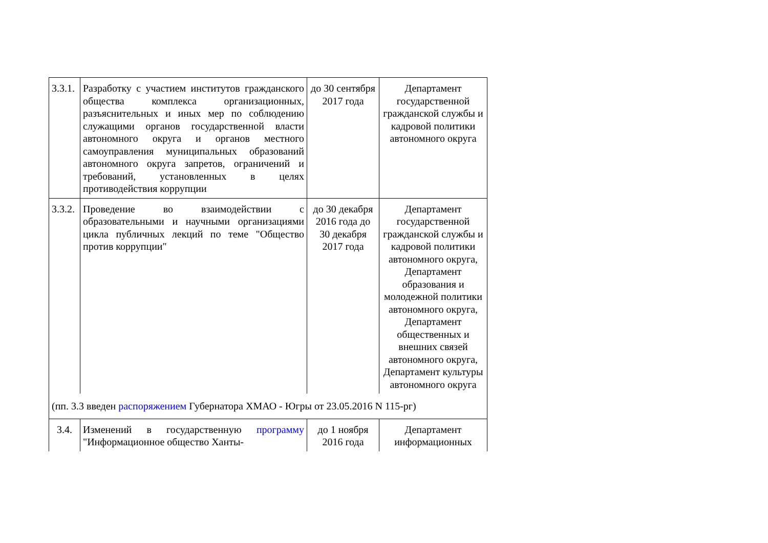| 3.3.1. | Разработку с участием институтов гражданского общества комплекса организационных, разъяснительных и иных мер по соблюдению служащими органов государственной власти автономного округа и органов местного самоуправления муниципальных образований автономного округа запретов, ограничений и требований, установленных в целях противодействия коррупции | до 30 сентября 2017 года | Департамент государственной гражданской службы и кадровой политики автономного округа |
| 3.3.2. | Проведение во взаимодействии с образовательными и научными организациями цикла публичных лекций по теме "Общество против коррупции" | до 30 декабря 2016 года до 30 декабря 2017 года | Департамент государственной гражданской службы и кадровой политики автономного округа, Департамент образования и молодежной политики автономного округа, Департамент общественных и внешних связей автономного округа, Департамент культуры автономного округа |
| (пп. 3.3 введен распоряжением Губернатора ХМАО - Югры от 23.05.2016 N 115-рг) | | | |
| 3.4. | Изменений в государственную программу "Информационное общество Ханты- | до 1 ноября 2016 года | Департамент информационных |